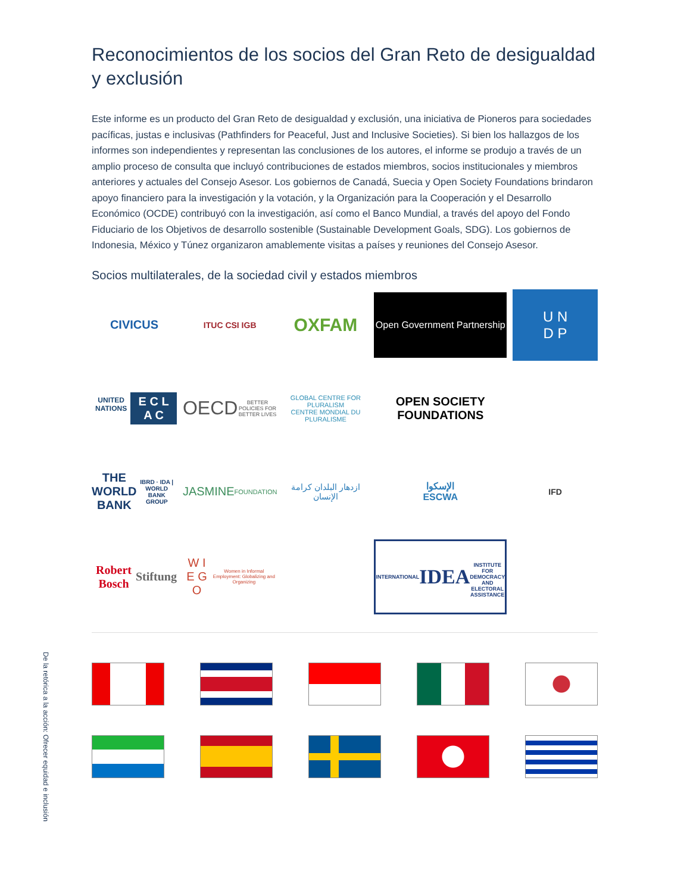De la retórica a la acción: Ofrecer equidad e inclusión
Reconocimientos de los socios del Gran Reto de desigualdad y exclusión
Este informe es un producto del Gran Reto de desigualdad y exclusión, una iniciativa de Pioneros para sociedades pacíficas, justas e inclusivas (Pathfinders for Peaceful, Just and Inclusive Societies). Si bien los hallazgos de los informes son independientes y representan las conclusiones de los autores, el informe se produjo a través de un amplio proceso de consulta que incluyó contribuciones de estados miembros, socios institucionales y miembros anteriores y actuales del Consejo Asesor. Los gobiernos de Canadá, Suecia y Open Society Foundations brindaron apoyo financiero para la investigación y la votación, y la Organización para la Cooperación y el Desarrollo Económico (OCDE) contribuyó con la investigación, así como el Banco Mundial, a través del apoyo del Fondo Fiduciario de los Objetivos de desarrollo sostenible (Sustainable Development Goals, SDG). Los gobiernos de Indonesia, México y Túnez organizaron amablemente visitas a países y reuniones del Consejo Asesor.
Socios multilaterales, de la sociedad civil y estados miembros
CIVICUS
ITUC CSI IGB
OXFAM
Open Government Partnership
U N
D P
UNITED NATIONS
E C L A C
OECD
BETTER POLICIES FOR BETTER LIVES
GLOBAL CENTRE FOR PLURALISM
CENTRE MONDIAL DU PLURALISME
OPEN SOCIETY FOUNDATIONS
THE WORLD BANK
IBRD · IDA | WORLD BANK GROUP
JASMINE
FOUNDATION
ازدهار البلدان كرامة الإنسان
الإسكوا
ESCWA
IFD
Robert Bosch
Stiftung
W I E G O
Women in Informal Employment: Globalizing and Organizing
INTERNATIONAL
IDEA
INSTITUTE FOR DEMOCRACY AND ELECTORAL ASSISTANCE